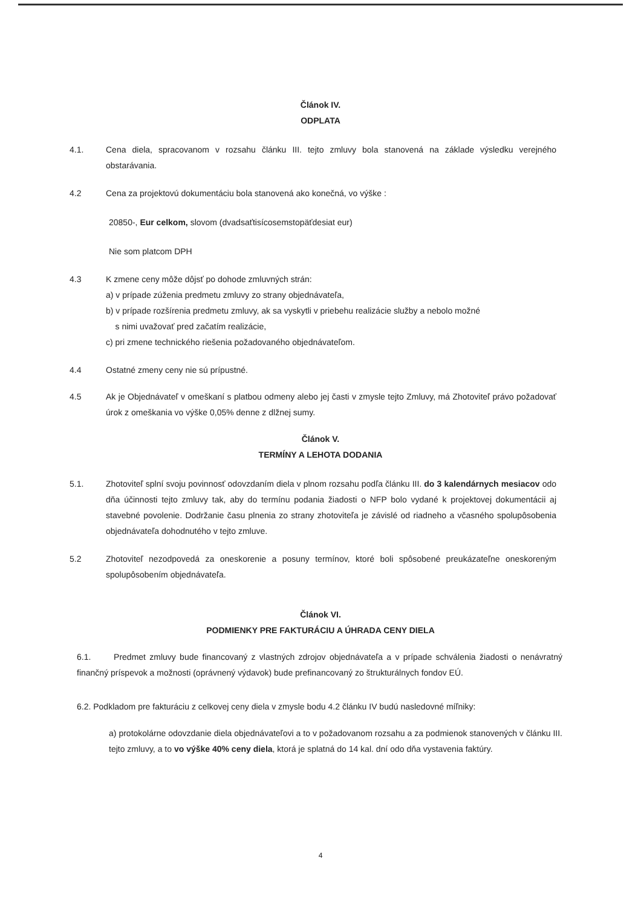Článok IV.
ODPLATA
4.1. Cena diela, spracovanom v rozsahu článku III. tejto zmluvy bola stanovená na základe výsledku verejného obstarávania.
4.2 Cena za projektovú dokumentáciu bola stanovená ako konečná, vo výške :
20850-, Eur celkom, slovom (dvadsaťtisícosemstopäťdesiat eur)
Nie som platcom DPH
4.3 K zmene ceny môže dôjsť po dohode zmluvných strán:
a) v prípade zúženia predmetu zmluvy zo strany objednávateľa,
b) v prípade rozšírenia predmetu zmluvy, ak sa vyskytli v priebehu realizácie služby a nebolo možné
s nimi uvažovať pred začatím realizácie,
c) pri zmene technického riešenia požadovaného objednávateľom.
4.4 Ostatné zmeny ceny nie sú prípustné.
4.5 Ak je Objednávateľ v omeškaní s platbou odmeny alebo jej časti v zmysle tejto Zmluvy, má Zhotoviteľ právo požadovať úrok z omeškania vo výške 0,05% denne z dlžnej sumy.
Článok V.
TERMÍNY A LEHOTA DODANIA
5.1. Zhotoviteľ splní svoju povinnosť odovzdaním diela v plnom rozsahu podľa článku III. do 3 kalendárnych mesiacov odo dňa účinnosti tejto zmluvy tak, aby do termínu podania žiadosti o NFP bolo vydané k projektovej dokumentácii aj stavebné povolenie. Dodržanie času plnenia zo strany zhotoviteľa je závislé od riadneho a včasného spolupôsobenia objednávateľa dohodnutého v tejto zmluve.
5.2 Zhotoviteľ nezodpovedá za oneskorenie a posuny termínov, ktoré boli spôsobené preukázateľne oneskoreným spolupôsobením objednávateľa.
Článok VI.
PODMIENKY PRE FAKTURÁCIU A ÚHRADA CENY DIELA
6.1. Predmet zmluvy bude financovaný z vlastných zdrojov objednávateľa a v prípade schválenia žiadosti o nenávratný finančný príspevok a možnosti (oprávnený výdavok) bude prefinancovaný zo štrukturálnych fondov EÚ.
6.2. Podkladom pre fakturáciu z celkovej ceny diela v zmysle bodu 4.2 článku IV budú nasledovné míľniky:
a) protokolárne odovzdanie diela objednávateľovi a to v požadovanom rozsahu a za podmienok stanovených v článku III. tejto zmluvy, a to vo výške 40% ceny diela, ktorá je splatná do 14 kal. dní odo dňa vystavenia faktúry.
4